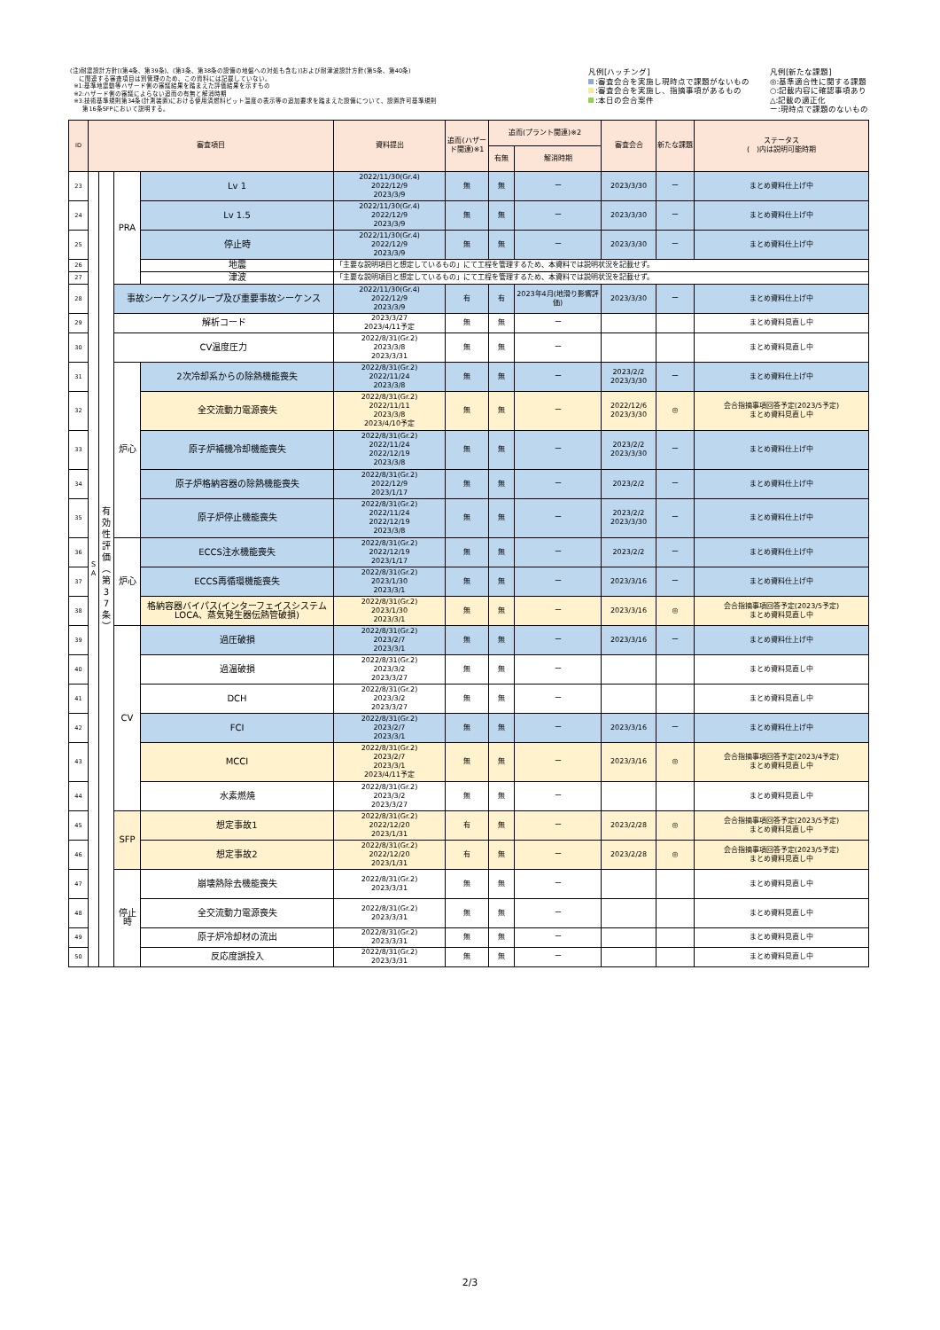(注)耐震設計方針[(第4条、第39条)、(第3条、第38条の設備の地盤への対処も含む)]および耐津波設計方針(第5条、第40条)
に関連する審査項目は別管理のため、この資料には記載していない。
※1:基準地震動等ハザード側の審議結果を踏まえた評価結果を示すもの
※2:ハザード側の審議によらない追而の有無と解消時期
※3:技術基準規則第34条(計測装置)における使用済燃料ピット温度の表示等の追加要求を踏まえた設備について、設置許可基準規則
第16条SFPにおいて説明する。
凡例[ハッチング]
:審査会合を実施し現時点で課題がないもの
:審査会合を実施し、指摘事項があるもの
:本日の会合案件
凡例[新たな課題]
◎:基準適合性に関する課題
○:記載内容に確認事項あり
△:記載の適正化
ー:現時点で課題のないもの
| ID | 審査項目 | | | | 資料提出 | 追而(ハザード関連)※1 | 追而(プラント関連)※2 | | 審査会合 | 新たな課題 | ステータス ( )内は説明可能時期 |
| --- | --- | --- | --- | --- | --- | --- | --- | --- | --- | --- | --- |
| | | | | | | | 有無 | 解消時期 | | | |
| 23 | S A | 有 効 性 評 価 ︵ 第 3 7 条 ︶ | PRA | Lv 1 | 2022/11/30(Gr.4) 2022/12/9 2023/3/9 | 無 | 無 | ー | 2023/3/30 | ー | まとめ資料仕上げ中 |
| 24 | | | | Lv 1.5 | 2022/11/30(Gr.4) 2022/12/9 2023/3/9 | 無 | 無 | ー | 2023/3/30 | ー | まとめ資料仕上げ中 |
| 25 | | | | 停止時 | 2022/11/30(Gr.4) 2022/12/9 2023/3/9 | 無 | 無 | ー | 2023/3/30 | ー | まとめ資料仕上げ中 |
| 26 | | | | 地震 | 「主要な説明項目と想定しているもの」にて工程を管理するため、本資料では説明状況を記載せず。 | | | | | | |
| 27 | | | | 津波 | 「主要な説明項目と想定しているもの」にて工程を管理するため、本資料では説明状況を記載せず。 | | | | | | |
| 28 | | | 事故シーケンスグループ及び重要事故シーケンス | | 2022/11/30(Gr.4) 2022/12/9 2023/3/9 | 有 | 有 | 2023年4月(地滑り影響評価) | 2023/3/30 | ー | まとめ資料仕上げ中 |
| 29 | | | 解析コード | | 2023/3/27 2023/4/11予定 | 無 | 無 | ー | | | まとめ資料見直し中 |
| 30 | | | CV温度圧力 | | 2022/8/31(Gr.2) 2023/3/8 2023/3/31 | 無 | 無 | ー | | | まとめ資料見直し中 |
| 31 | | | 炉心 | 2次冷却系からの除熱機能喪失 | 2022/8/31(Gr.2) 2022/11/24 2023/3/8 | 無 | 無 | ー | 2023/2/2 2023/3/30 | ー | まとめ資料仕上げ中 |
| 32 | | | | 全交流動力電源喪失 | 2022/8/31(Gr.2) 2022/11/11 2023/3/8 2023/4/10予定 | 無 | 無 | ー | 2022/12/6 2023/3/30 | ◎ | 会合指摘事項回答予定(2023/5予定) まとめ資料見直し中 |
| 33 | | | | 原子炉補機冷却機能喪失 | 2022/8/31(Gr.2) 2022/11/24 2022/12/19 2023/3/8 | 無 | 無 | ー | 2023/2/2 2023/3/30 | ー | まとめ資料仕上げ中 |
| 34 | | | | 原子炉格納容器の除熱機能喪失 | 2022/8/31(Gr.2) 2022/12/9 2023/1/17 | 無 | 無 | ー | 2023/2/2 | ー | まとめ資料仕上げ中 |
| 35 | | | | 原子炉停止機能喪失 | 2022/8/31(Gr.2) 2022/11/24 2022/12/19 2023/3/8 | 無 | 無 | ー | 2023/2/2 2023/3/30 | ー | まとめ資料仕上げ中 |
| 36 | | | 炉心 | ECCS注水機能喪失 | 2022/8/31(Gr.2) 2022/12/19 2023/1/17 | 無 | 無 | ー | 2023/2/2 | ー | まとめ資料仕上げ中 |
| 37 | | | | ECCS再循環機能喪失 | 2022/8/31(Gr.2) 2023/1/30 2023/3/1 | 無 | 無 | ー | 2023/3/16 | ー | まとめ資料仕上げ中 |
| 38 | | | | 格納容器バイパス(インターフェイスシステムLOCA、蒸気発生器伝熱管破損) | 2022/8/31(Gr.2) 2023/1/30 2023/3/1 | 無 | 無 | ー | 2023/3/16 | ◎ | 会合指摘事項回答予定(2023/5予定) まとめ資料見直し中 |
| 39 | | | CV | 過圧破損 | 2022/8/31(Gr.2) 2023/2/7 2023/3/1 | 無 | 無 | ー | 2023/3/16 | ー | まとめ資料仕上げ中 |
| 40 | | | | 過温破損 | 2022/8/31(Gr.2) 2023/3/2 2023/3/27 | 無 | 無 | ー | | | まとめ資料見直し中 |
| 41 | | | | DCH | 2022/8/31(Gr.2) 2023/3/2 2023/3/27 | 無 | 無 | ー | | | まとめ資料見直し中 |
| 42 | | | | FCI | 2022/8/31(Gr.2) 2023/2/7 2023/3/1 | 無 | 無 | ー | 2023/3/16 | ー | まとめ資料仕上げ中 |
| 43 | | | | MCCI | 2022/8/31(Gr.2) 2023/2/7 2023/3/1 2023/4/11予定 | 無 | 無 | ー | 2023/3/16 | ◎ | 会合指摘事項回答予定(2023/4予定) まとめ資料見直し中 |
| 44 | | | | 水素燃焼 | 2022/8/31(Gr.2) 2023/3/2 2023/3/27 | 無 | 無 | ー | | | まとめ資料見直し中 |
| 45 | | | SFP | 想定事故1 | 2022/8/31(Gr.2) 2022/12/20 2023/1/31 | 有 | 無 | ー | 2023/2/28 | ◎ | 会合指摘事項回答予定(2023/5予定) まとめ資料見直し中 |
| 46 | | | | 想定事故2 | 2022/8/31(Gr.2) 2022/12/20 2023/1/31 | 有 | 無 | ー | 2023/2/28 | ◎ | 会合指摘事項回答予定(2023/5予定) まとめ資料見直し中 |
| 47 | | | 停止 時 | 崩壊熱除去機能喪失 | 2022/8/31(Gr.2) 2023/3/31 | 無 | 無 | ー | | | まとめ資料見直し中 |
| 48 | | | | 全交流動力電源喪失 | 2022/8/31(Gr.2) 2023/3/31 | 無 | 無 | ー | | | まとめ資料見直し中 |
| 49 | | | | 原子炉冷却材の流出 | 2022/8/31(Gr.2) 2023/3/31 | 無 | 無 | ー | | | まとめ資料見直し中 |
| 50 | | | | 反応度誤投入 | 2022/8/31(Gr.2) 2023/3/31 | 無 | 無 | ー | | | まとめ資料見直し中 |
2/3